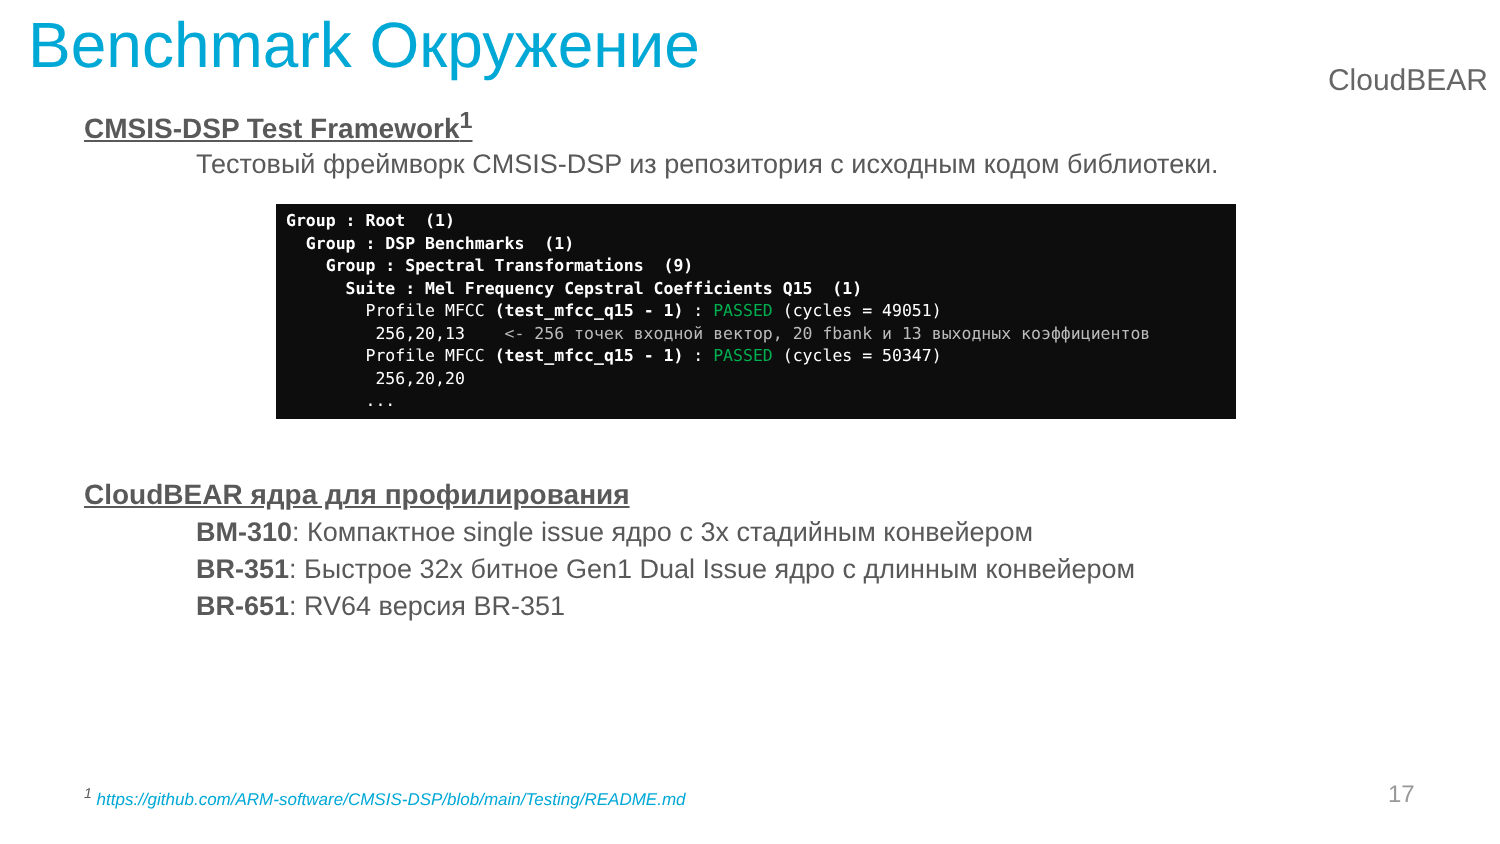Benchmark Окружение
CloudBEAR
CMSIS-DSP Test Framework<sup>1</sup>
Тестовый фреймворк CMSIS-DSP из репозитория с исходным кодом библиотеки.
Group : Root  (1)
  Group : DSP Benchmarks  (1)
    Group : Spectral Transformations  (9)
      Suite : Mel Frequency Cepstral Coefficients Q15  (1)
        Profile MFCC (test_mfcc_q15 - 1) : PASSED (cycles = 49051)
         256,20,13    <- 256 точек входной вектор, 20 fbank и 13 выходных коэффициентов
        Profile MFCC (test_mfcc_q15 - 1) : PASSED (cycles = 50347)
         256,20,20
        ...
CloudBEAR ядра для профилирования
BM-310: Компактное single issue ядро с 3х стадийным конвейером
BR-351: Быстрое 32х битное Gen1 Dual Issue ядро с длинным конвейером
BR-651: RV64 версия BR-351
<sup>1</sup> https://github.com/ARM-software/CMSIS-DSP/blob/main/Testing/README.md
17